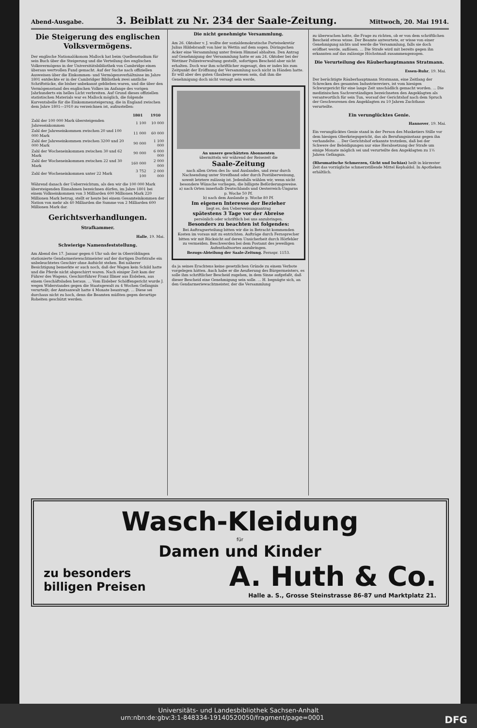Abend-Ausgabe.
3. Beiblatt zu Nr. 234 der Saale-Zeitung.
Mittwoch, 20. Mai 1914.
Die Steigerung des englischen Volksvermögens.
Der englische Nationalökonom Mallock hat beim Quellenstudium für sein Buch über die Steigerung und die Verteilung des englischen Volksvermögens in der Universitätsbibliothek von Cambridge einen überaus wertvollen Fund gemacht. Auf der Suche nach offiziellen Ausweisen über die Einkommen- und Vermögensverhältnisse im Jahre 1801 entdeckte er in der Cambridger Bibliothek zwei amtliche Schriftstücke, die bisher unbekannt geblieben waren, und die über den Vermögensstand des englischen Volkes im Anfange des vorigen Jahrhunderts ein helles Licht verbreiten. Auf Grund dieses offiziellen statistischen Materials war es Mallock möglich, die folgende Kurventabelle für die Einkommensteigerung, die in England zwischen dem Jahre 1801—1910 zu verzeichnen ist, aufzustellen:
| | 1801 | 1910 |
| --- | --- | --- |
| Zahl der 100 000 Mark übersteigenden Jahreseinkommen | 1 100 | 10 000 |
| Zahl der Jahreseinkommen zwischen 20 und 100 000 Mark | 11 000 | 60 000 |
| Zahl der Jahreseinkommen zwischen 3200 und 20 000 Mark | 90 000 | 1 100 000 |
| Zahl der Wocheneinkommen zwischen 30 und 62 Mark | 90 000 | 6 000 000 |
| Zahl der Wocheneinkommen zwischen 22 und 30 Mark | 160 000 | 2 000 000 |
| Zahl der Wocheneinkommen unter 22 Mark | 3 752 100 | 2 000 000 |
Während danach der Ueberreichtum, als den wir die 100 000 Mark übersteigenden Einnahmen bezeichnen dürfen, im Jahre 1801 bei einem Volkseinkommen von 3 Milliarden 600 Millionen Mark 220 Millionen Mark betrug, stellt er heute bei einem Gesamteinkommen der Nation von mehr als 40 Milliarden die Summe von 2 Milliarden 600 Millionen Mark dar.
Gerichtsverhandlungen.
Strafkammer.
Halle, 19. Mai.
Schwierige Namensfeststellung.
Am Abend des 17. Januar gegen 6 Uhr sah der in Oberröblingen stationierte Gendarmeriewachtmeister auf der dortigen Dorfstraße ein unbeleuchtetes Geschirr ohne Aufsicht stehen. Bei näherer Besichtigung bemerkte er auch noch, daß der Wagen kein Schild hatte und die Pferde nicht abgeschirrt waren. Nach einiger Zeit kam der Führer des Wagens, Geschirrführer Franz Illmer aus Eisleben, aus einem Geschäftsladen heraus. ... Vom Eisleber Schöffengericht wurde J. wegen Widerstandes gegen die Staatsgewalt zu 4 Wochen Gefängnis verurteilt; der Amtsanwalt hatte 4 Monate beantragt. ... Diese sei durchaus nicht zu hoch, denn die Beamten müßten gegen derartige Roheiten geschützt werden.
Die nicht genehmigte Versammlung.
Am 26. Oktober v. J. wollte der sozialdemokratische Parteisekretär Julius Hildebrandt von hier in Wettin auf dem sogen. Döringschen Acker eine Versammlung unter freiem Himmel abhalten. Den Antrag auf Genehmigung der Versammlung hatte er am 24. Oktober bei der Wettiner Polizeiverwaltung gestellt, sofortigen Bescheid aber nicht erhalten. Doch war ihm schriftlicher zugesagt, den er indes bis zum Zeitpunkt der Eröffnung der Versammlung noch nicht in Händen hatte. Er will aber des guten Glaubens gewesen sein, daß ihm die Genehmigung doch nicht versagt sein werde,
An unsere geschätzten Abonnenten
übermitteln wir während der Reisezeit die
Saale-Zeitung
nach allen Orten des In- und Auslandes, und zwar durch Nachsendung unter Streifband oder durch Postüberweisung, soweit letztere zulässig ist. Jedenfalls wählen wir, wenn nicht besondere Wünsche vorliegen, die billigste Beförderungsweise.
a) nach Orten innerhalb Deutschlands und Oesterreich-Ungarns p. Woche 50 Pf.
b) nach dem Auslande p. Woche 80 Pf.
Im eigenen Interesse der Bezieher
liegt es, den Ueberweisungsantrag
spätestens 3 Tage vor der Abreise
persönlich oder schriftlich bei uns anzubringen.
Besonders zu beachten ist folgendes:
Bei Auftragserteilung bitten wir die in Betracht kommenden Kosten im voraus mit zu entrichten. Aufträge durch Fernsprecher bitten wir mit Rücksicht auf deren Unsicherheit durch Hörfehler zu vermeiden. Beschwerden bei dem Postamt des jeweiligen Aufenthaltsortes anzubringen.
Bezugs-Abteilung der Saale-Zeitung. Fernspr. 1153.
da ja seines Erachtens keine gesetzlichen Gründe zu einem Verbote vorgelegen hätten. Auch habe er die Aeußerung des Bürgermeisters, es solle ihm schriftlicher Bescheid zugehen, in dem Sinne aufgefaßt, daß dieser Bescheid eine Genehmigung sein solle. ... H. begnügte sich, an den Gendarmeriewachtmeister, der die Versammlung
zu überwachen hatte, die Frage zu richten, ob er von dem schriftlichen Bescheid etwas wisse. Der Beamte antwortete, er wisse von einer Genehmigung nichts und werde die Versammlung, falls sie doch eröffnet werde, auflösen. ... Die Strafe wird mit bereits gegen ihn erkannten auf das zulässige Höchstmaß zusammengezogen.
Die Verurteilung des Räuberhauptmanns Stratmann.
Essen-Ruhr, 19. Mai.
Der berüchtigte Räuberhauptmann Stratmann, eine Zeitlang der Schrecken des gesamten Industriereviers, ist vom hiesigen Schwurgericht für eine lange Zeit unschädlich gemacht worden. ... Die medizinischen Sachverständigen bezeichneten den Angeklagten als verantwortlich für sein Tun, worauf der Gerichtshof nach dem Spruch der Geschworenen den Angeklagten zu 10 Jahren Zuchthaus verurteilte.
Ein verunglücktes Genie.
Hannover, 19. Mai.
Ein verunglücktes Genie stand in der Person des Musketiers Stille vor dem hiesigen Oberkriegsgericht, das als Berufungsinstanz gegen ihn verhandelte. ... Der Gerichtshof erkannte trotzdem, daß bei der Schwere der Beleidigungen nur eine Herabsetzung der Strafe um einige Monate möglich sei und verurteilte den Angeklagten zu 1½ Jahren Gefängnis.
(Rheumatische Schmerzen, Gicht und Ischias) heilt in kürzester Zeit das vorzügliche schmerzstillende Mittel Kephaldol. In Apotheken erhältlich.
Wasch-Kleidung
für
Damen und Kinder
zu besonders
billigen Preisen
A. Huth & Co.
Halle a. S., Grosse Steinstrasse 86-87 und Marktplatz 21.
Universitäts- und Landesbibliothek Sachsen-Anhalt
urn:nbn:de:gbv:3:1-848334-19140520050/fragment/page=0001 DFG